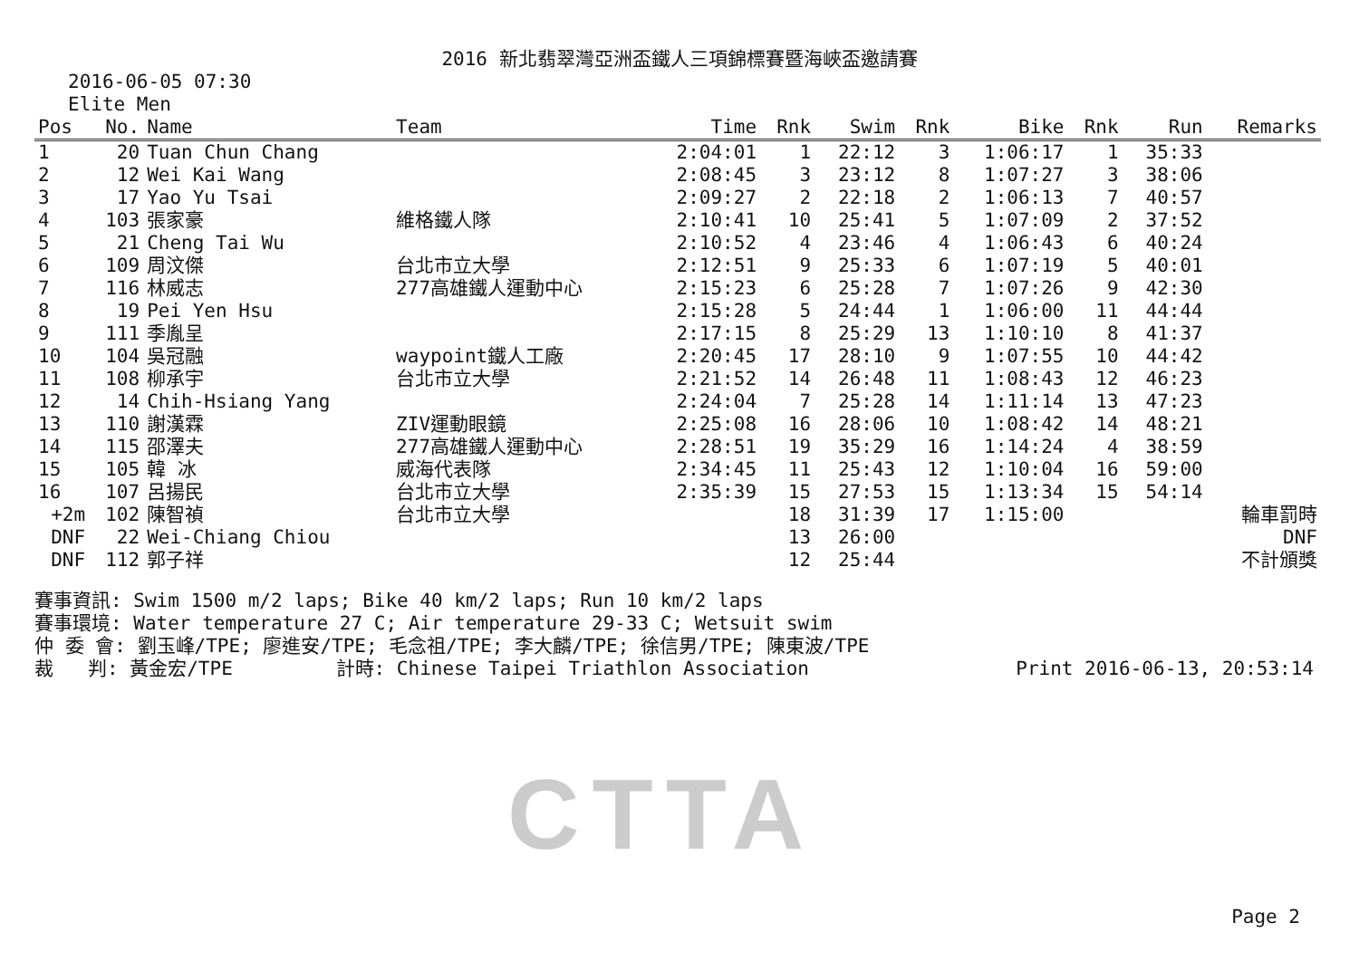2016 新北翡翠灣亞洲盃鐵人三項錦標賽暨海峽盃邀請賽
2016-06-05 07:30
Elite Men
| Pos | No. | Name | Team | Time | Rnk | Swim | Rnk | Bike | Rnk | Run | Remarks |
| --- | --- | --- | --- | --- | --- | --- | --- | --- | --- | --- | --- |
| 1 | 20 | Tuan Chun Chang | | 2:04:01 | 1 | 22:12 | 3 | 1:06:17 | 1 | 35:33 | |
| 2 | 12 | Wei Kai Wang | | 2:08:45 | 3 | 23:12 | 8 | 1:07:27 | 3 | 38:06 | |
| 3 | 17 | Yao Yu Tsai | | 2:09:27 | 2 | 22:18 | 2 | 1:06:13 | 7 | 40:57 | |
| 4 | 103 | 張家豪 | 維格鐵人隊 | 2:10:41 | 10 | 25:41 | 5 | 1:07:09 | 2 | 37:52 | |
| 5 | 21 | Cheng Tai Wu | | 2:10:52 | 4 | 23:46 | 4 | 1:06:43 | 6 | 40:24 | |
| 6 | 109 | 周汶傑 | 台北市立大學 | 2:12:51 | 9 | 25:33 | 6 | 1:07:19 | 5 | 40:01 | |
| 7 | 116 | 林威志 | 277高雄鐵人運動中心 | 2:15:23 | 6 | 25:28 | 7 | 1:07:26 | 9 | 42:30 | |
| 8 | 19 | Pei Yen Hsu | | 2:15:28 | 5 | 24:44 | 1 | 1:06:00 | 11 | 44:44 | |
| 9 | 111 | 季胤呈 | | 2:17:15 | 8 | 25:29 | 13 | 1:10:10 | 8 | 41:37 | |
| 10 | 104 | 吳冠融 | waypoint鐵人工廠 | 2:20:45 | 17 | 28:10 | 9 | 1:07:55 | 10 | 44:42 | |
| 11 | 108 | 柳承宇 | 台北市立大學 | 2:21:52 | 14 | 26:48 | 11 | 1:08:43 | 12 | 46:23 | |
| 12 | 14 | Chih-Hsiang Yang | | 2:24:04 | 7 | 25:28 | 14 | 1:11:14 | 13 | 47:23 | |
| 13 | 110 | 謝漢霖 | ZIV運動眼鏡 | 2:25:08 | 16 | 28:06 | 10 | 1:08:42 | 14 | 48:21 | |
| 14 | 115 | 邵澤夫 | 277高雄鐵人運動中心 | 2:28:51 | 19 | 35:29 | 16 | 1:14:24 | 4 | 38:59 | |
| 15 | 105 | 韓 冰 | 威海代表隊 | 2:34:45 | 11 | 25:43 | 12 | 1:10:04 | 16 | 59:00 | |
| 16 | 107 | 呂揚民 | 台北市立大學 | 2:35:39 | 15 | 27:53 | 15 | 1:13:34 | 15 | 54:14 | |
| +2m | 102 | 陳智禎 | 台北市立大學 | | 18 | 31:39 | 17 | 1:15:00 | | | 輪車罰時 |
| DNF | 22 | Wei-Chiang Chiou | | | 13 | 26:00 | | | | | DNF |
| DNF | 112 | 郭子祥 | | | 12 | 25:44 | | | | | 不計頒獎 |
賽事資訊: Swim 1500 m/2 laps; Bike 40 km/2 laps; Run 10 km/2 laps
賽事環境: Water temperature 27 C; Air temperature 29-33 C; Wetsuit swim
仲 委 會: 劉玉峰/TPE; 廖進安/TPE; 毛念祖/TPE; 李大麟/TPE; 徐信男/TPE; 陳東波/TPE
裁 判: 黃金宏/TPE 計時: Chinese Taipei Triathlon Association Print 2016-06-13, 20:53:14
CTTA
Page 2